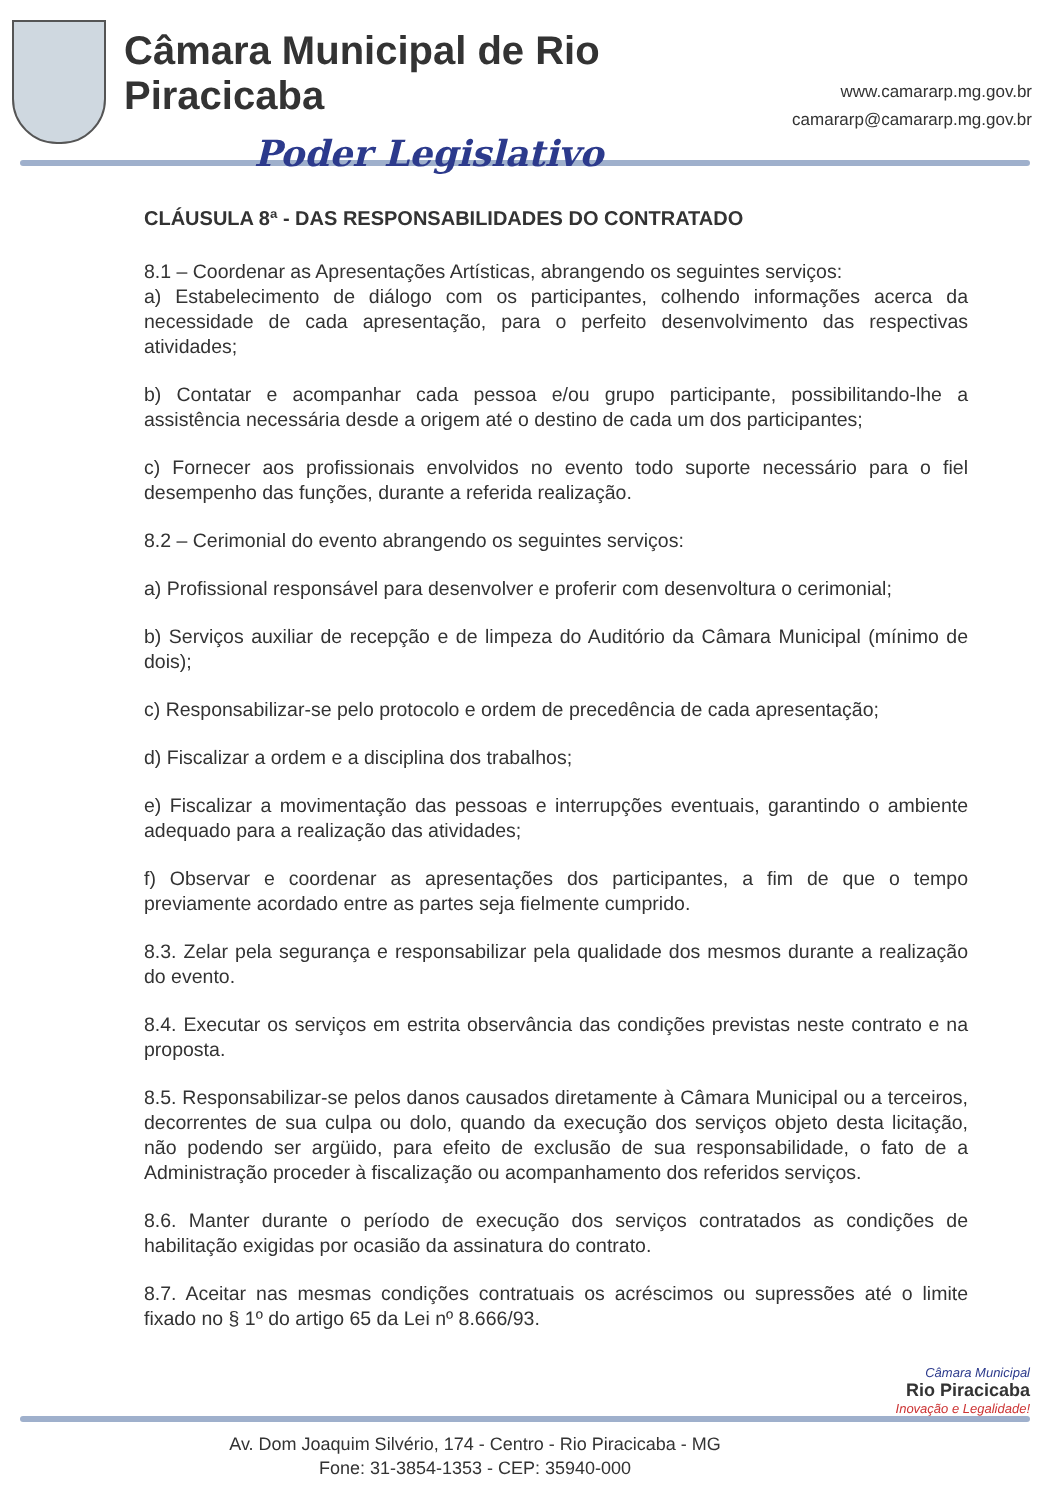Câmara Municipal de Rio Piracicaba
Poder Legislativo
www.camararp.mg.gov.br
camararp@camararp.mg.gov.br
CLÁUSULA 8ª - DAS RESPONSABILIDADES DO CONTRATADO
8.1 – Coordenar as Apresentações Artísticas, abrangendo os seguintes serviços:
a) Estabelecimento de diálogo com os participantes, colhendo informações acerca da necessidade de cada apresentação, para o perfeito desenvolvimento das respectivas atividades;
b) Contatar e acompanhar cada pessoa e/ou grupo participante, possibilitando-lhe a assistência necessária desde a origem até o destino de cada um dos participantes;
c) Fornecer aos profissionais envolvidos no evento todo suporte necessário para o fiel desempenho das funções, durante a referida realização.
8.2 – Cerimonial do evento abrangendo os seguintes serviços:
a) Profissional responsável para desenvolver e proferir com desenvoltura o cerimonial;
b) Serviços auxiliar de recepção e de limpeza do Auditório da Câmara Municipal (mínimo de dois);
c) Responsabilizar-se pelo protocolo e ordem de precedência de cada apresentação;
d) Fiscalizar a ordem e a disciplina dos trabalhos;
e) Fiscalizar a movimentação das pessoas e interrupções eventuais, garantindo o ambiente adequado para a realização das atividades;
f) Observar e coordenar as apresentações dos participantes, a fim de que o tempo previamente acordado entre as partes seja fielmente cumprido.
8.3. Zelar pela segurança e responsabilizar pela qualidade dos mesmos durante a realização do evento.
8.4. Executar os serviços em estrita observância das condições previstas neste contrato e na proposta.
8.5. Responsabilizar-se pelos danos causados diretamente à Câmara Municipal ou a terceiros, decorrentes de sua culpa ou dolo, quando da execução dos serviços objeto desta licitação, não podendo ser argüido, para efeito de exclusão de sua responsabilidade, o fato de a Administração proceder à fiscalização ou acompanhamento dos referidos serviços.
8.6. Manter durante o período de execução dos serviços contratados as condições de habilitação exigidas por ocasião da assinatura do contrato.
8.7. Aceitar nas mesmas condições contratuais os acréscimos ou supressões até o limite fixado no § 1º do artigo 65 da Lei nº 8.666/93.
Câmara Municipal
Rio Piracicaba
Inovação e Legalidade!
Av. Dom Joaquim Silvério, 174 - Centro - Rio Piracicaba - MG
Fone: 31-3854-1353 - CEP: 35940-000